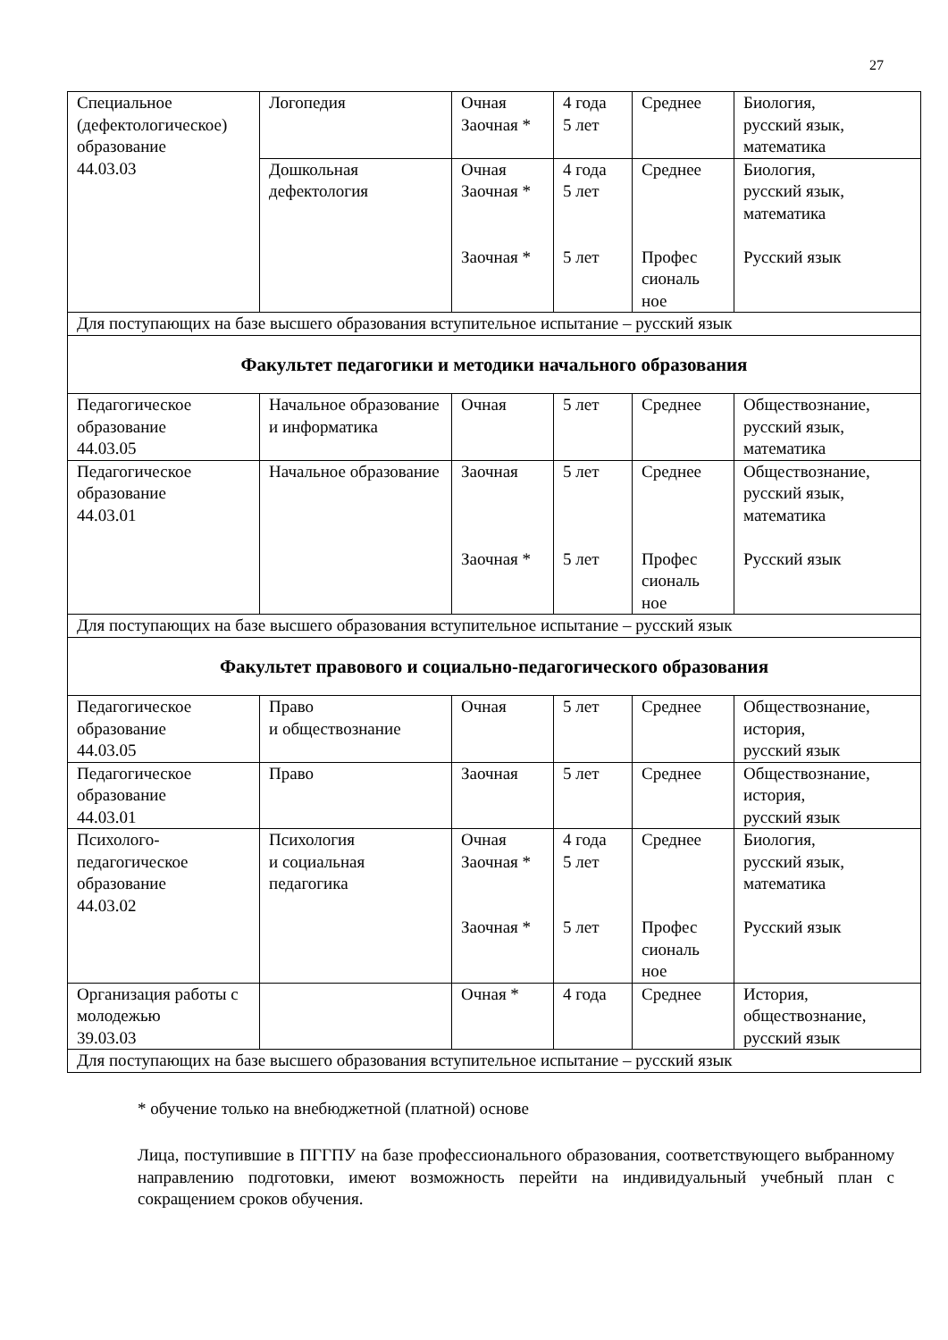27
| Специальное (дефектологическое) образование 44.03.03 | Логопедия | Очная Заочная * | 4 года 5 лет | Среднее | Биология, русский язык, математика |
| | Дошкольная дефектология | Очная Заочная * Заочная * | 4 года 5 лет 5 лет | Среднее Профес сиональ ное | Биология, русский язык, математика Русский язык |
| Для поступающих на базе высшего образования вступительное испытание – русский язык | | | | | |
| Факультет педагогики и методики начального образования | | | | | |
| Педагогическое образование 44.03.05 | Начальное образование и информатика | Очная | 5 лет | Среднее | Обществознание, русский язык, математика |
| Педагогическое образование 44.03.01 | Начальное образование | Заочная Заочная * | 5 лет 5 лет | Среднее Профес сиональ ное | Обществознание, русский язык, математика Русский язык |
| Для поступающих на базе высшего образования вступительное испытание – русский язык | | | | | |
| Факультет правового и социально-педагогического образования | | | | | |
| Педагогическое образование 44.03.05 | Право и обществознание | Очная | 5 лет | Среднее | Обществознание, история, русский язык |
| Педагогическое образование 44.03.01 | Право | Заочная | 5 лет | Среднее | Обществознание, история, русский язык |
| Психолого-педагогическое образование 44.03.02 | Психология и социальная педагогика | Очная Заочная * Заочная * | 4 года 5 лет 5 лет | Среднее Профес сиональ ное | Биология, русский язык, математика Русский язык |
| Организация работы с молодежью 39.03.03 | | Очная * | 4 года | Среднее | История, обществознание, русский язык |
| Для поступающих на базе высшего образования вступительное испытание – русский язык | | | | | |
* обучение только на внебюджетной (платной) основе
Лица, поступившие в ПГГПУ на базе профессионального образования, соответствующего выбранному направлению подготовки, имеют возможность перейти на индивидуальный учебный план с сокращением сроков обучения.